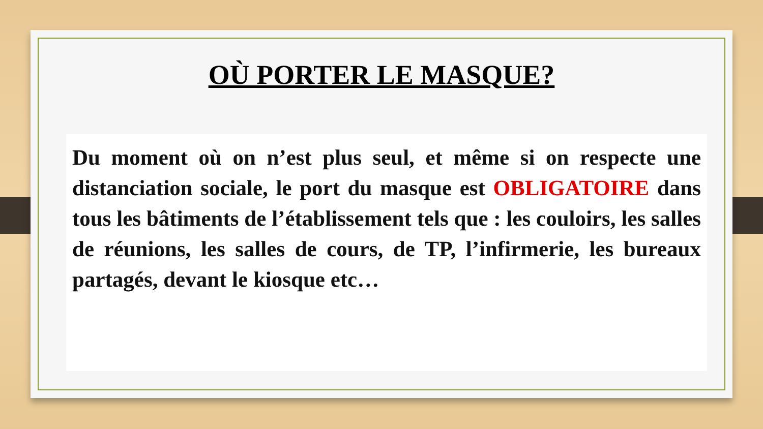OÙ PORTER LE MASQUE?
Du moment où on n’est plus seul, et même si on respecte une distanciation sociale, le port du masque est OBLIGATOIRE dans tous les bâtiments de l’établissement tels que : les couloirs, les salles de réunions, les salles de cours, de TP, l’infirmerie, les bureaux partagés, devant le kiosque etc…